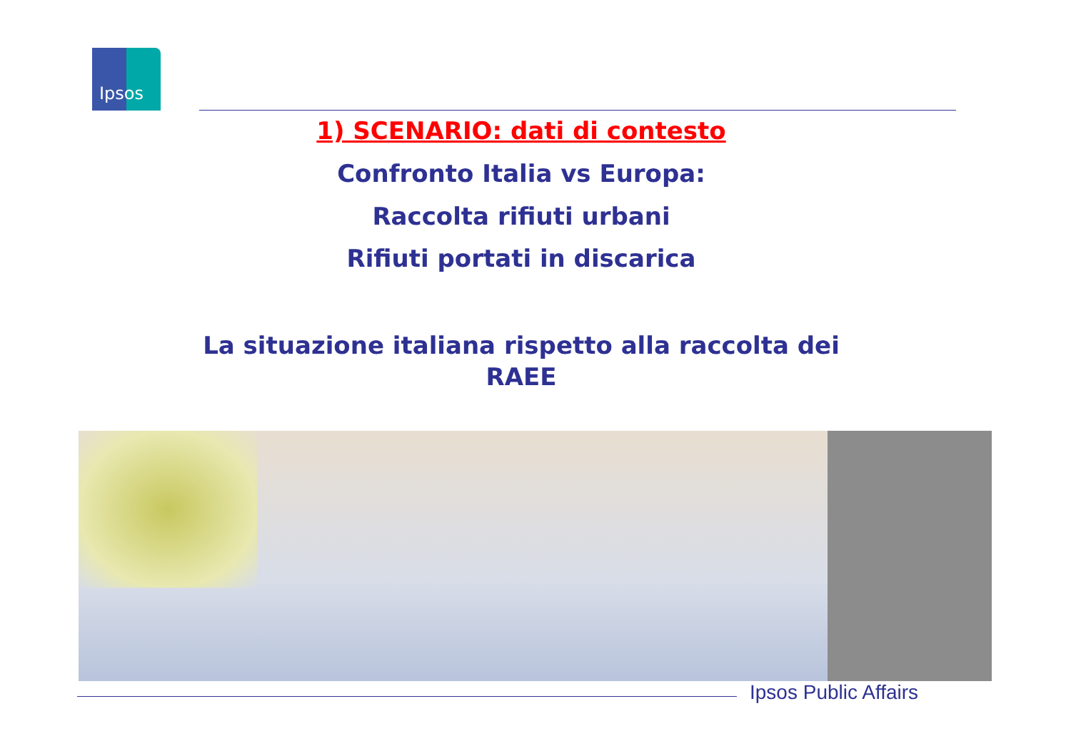Ipsos
1) SCENARIO: dati di contesto
Confronto Italia vs Europa:
Raccolta rifiuti urbani
Rifiuti portati in discarica
La situazione italiana rispetto alla raccolta dei
RAEE
Ipsos Public Affairs